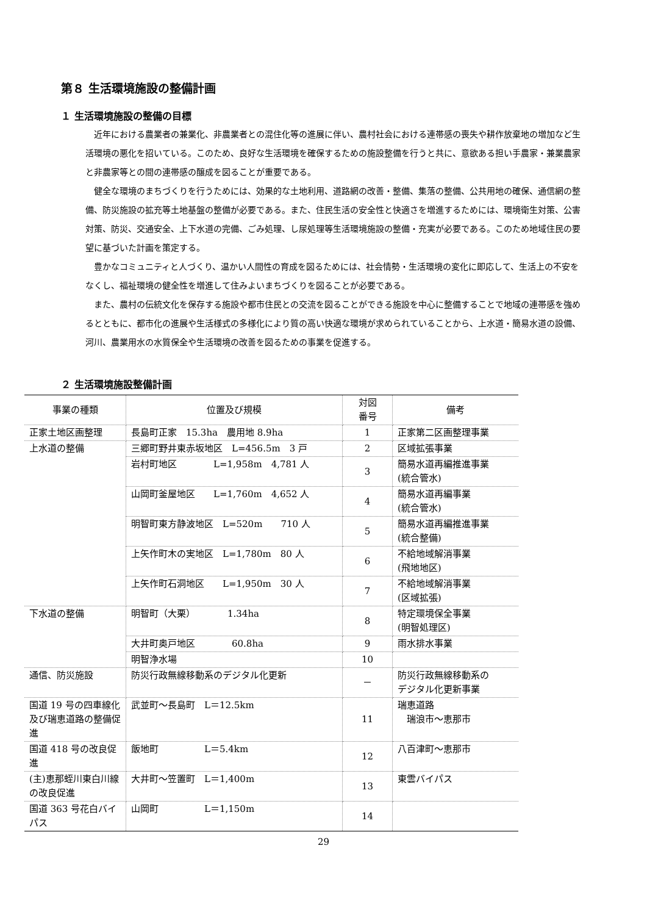第８ 生活環境施設の整備計画
１ 生活環境施設の整備の目標
近年における農業者の兼業化、非農業者との混住化等の進展に伴い、農村社会における連帯感の喪失や耕作放棄地の増加など生活環境の悪化を招いている。このため、良好な生活環境を確保するための施設整備を行うと共に、意欲ある担い手農家・兼業農家と非農家等との間の連帯感の醸成を図ることが重要である。
健全な環境のまちづくりを行うためには、効果的な土地利用、道路網の改善・整備、集落の整備、公共用地の確保、通信網の整備、防災施設の拡充等土地基盤の整備が必要である。また、住民生活の安全性と快適さを増進するためには、環境衛生対策、公害対策、防災、交通安全、上下水道の完備、ごみ処理、し尿処理等生活環境施設の整備・充実が必要である。このため地域住民の要望に基づいた計画を策定する。
豊かなコミュニティと人づくり、温かい人間性の育成を図るためには、社会情勢・生活環境の変化に即応して、生活上の不安をなくし、福祉環境の健全性を増進して住みよいまちづくりを図ることが必要である。
また、農村の伝統文化を保存する施設や都市住民との交流を図ることができる施設を中心に整備することで地域の連帯感を強めるとともに、都市化の進展や生活様式の多様化により質の高い快適な環境が求められていることから、上水道・簡易水道の設備、河川、農業用水の水質保全や生活環境の改善を図るための事業を促進する。
２ 生活環境施設整備計画
| 事業の種類 | 位置及び規模 | 対図 番号 | 備考 |
| --- | --- | --- | --- |
| 正家土地区画整理 | 長島町正家 15.3ha 農用地 8.9ha | 1 | 正家第二区画整理事業 |
| 上水道の整備 | 三郷町野井東赤坂地区 L=456.5m 3 戸 | 2 | 区域拡張事業 |
| | 岩村町地区 L=1,958m 4,781 人 | 3 | 簡易水道再編推進事業 (統合管水) |
| | 山岡町釜屋地区 L=1,760m 4,652 人 | 4 | 簡易水道再編事業 (統合管水) |
| | 明智町東方静波地区 L=520m 710 人 | 5 | 簡易水道再編推進事業 (統合整備) |
| | 上矢作町木の実地区 L=1,780m 80 人 | 6 | 不給地域解消事業 (飛地地区) |
| | 上矢作町石洞地区 L=1,950m 30 人 | 7 | 不給地域解消事業 (区域拡張) |
| 下水道の整備 | 明智町（大栗） 1.34ha | 8 | 特定環境保全事業 (明智処理区) |
| | 大井町奥戸地区 60.8ha | 9 | 雨水排水事業 |
| | 明智浄水場 | 10 | |
| 通信、防災施設 | 防災行政無線移動系のデジタル化更新 | － | 防災行政無線移動系の デジタル化更新事業 |
| 国道 19 号の四車線化及び瑞恵道路の整備促進 | 武並町～長島町 L＝12.5km | 11 | 瑞恵道路 瑞浪市～恵那市 |
| 国道 418 号の改良促進 | 飯地町 L＝5.4km | 12 | 八百津町～恵那市 |
| (主)恵那蛭川東白川線の改良促進 | 大井町～笠置町 L＝1,400m | 13 | 東雲バイパス |
| 国道 363 号花白バイパス | 山岡町 L＝1,150m | 14 | |
29